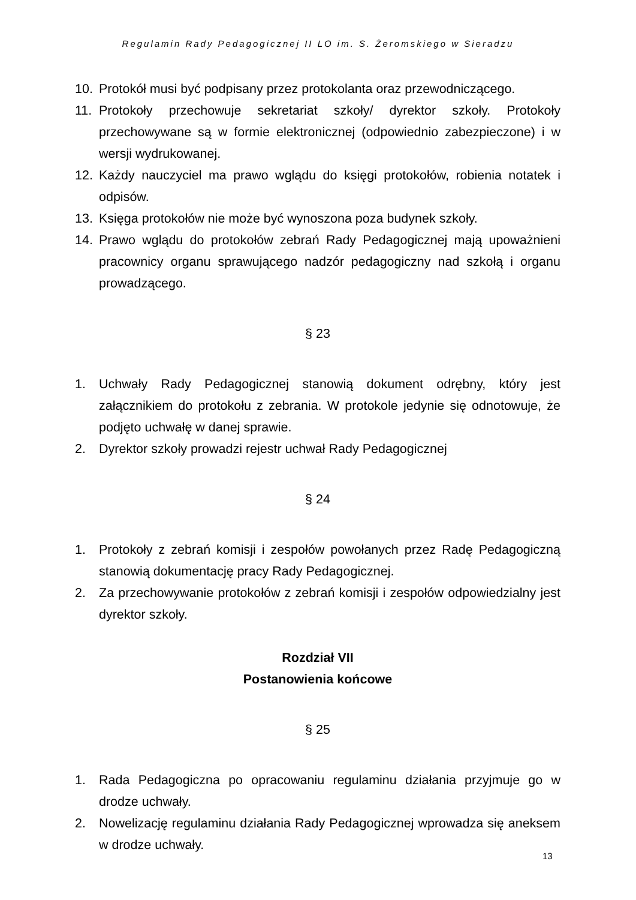Regulamin Rady Pedagogicznej II LO im. S. Żeromskiego w Sieradzu
10. Protokół musi być podpisany przez protokolanta oraz przewodniczącego.
11. Protokoły przechowuje sekretariat szkoły/ dyrektor szkoły. Protokoły przechowywane są w formie elektronicznej (odpowiednio zabezpieczone) i w wersji wydrukowanej.
12. Każdy nauczyciel ma prawo wglądu do księgi protokołów, robienia notatek i odpisów.
13. Księga protokołów nie może być wynoszona poza budynek szkoły.
14. Prawo wglądu do protokołów zebrań Rady Pedagogicznej mają upoważnieni pracownicy organu sprawującego nadzór pedagogiczny nad szkołą i organu prowadzącego.
§ 23
1. Uchwały Rady Pedagogicznej stanowią dokument odrębny, który jest załącznikiem do protokołu z zebrania. W protokole jedynie się odnotowuje, że podjęto uchwałę w danej sprawie.
2. Dyrektor szkoły prowadzi rejestr uchwał Rady Pedagogicznej
§ 24
1. Protokoły z zebrań komisji i zespołów powołanych przez Radę Pedagogiczną stanowią dokumentację pracy Rady Pedagogicznej.
2. Za przechowywanie protokołów z zebrań komisji i zespołów odpowiedzialny jest dyrektor szkoły.
Rozdział VII
Postanowienia końcowe
§ 25
1. Rada Pedagogiczna po opracowaniu regulaminu działania przyjmuje go w drodze uchwały.
2. Nowelizację regulaminu działania Rady Pedagogicznej wprowadza się aneksem w drodze uchwały.
13